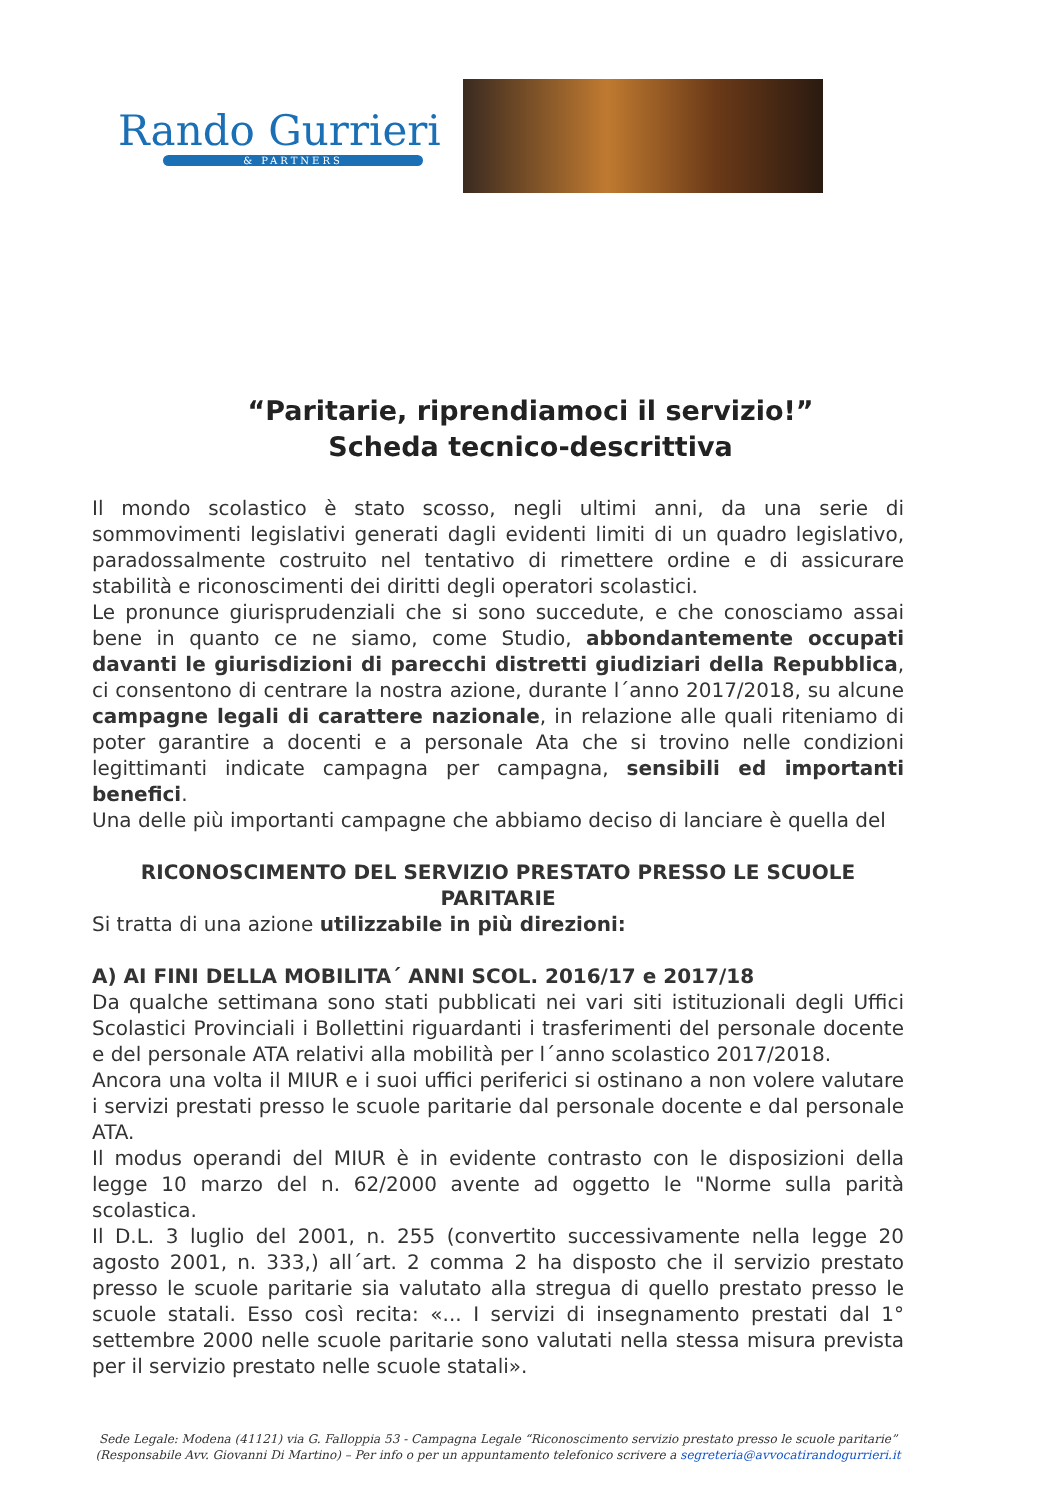Rando Gurrieri
& PARTNERS
“Paritarie, riprendiamoci il servizio!”
Scheda tecnico-descrittiva
Il mondo scolastico è stato scosso, negli ultimi anni, da una serie di sommovimenti legislativi generati dagli evidenti limiti di un quadro legislativo, paradossalmente costruito nel tentativo di rimettere ordine e di assicurare stabilità e riconoscimenti dei diritti degli operatori scolastici.
Le pronunce giurisprudenziali che si sono succedute, e che conosciamo assai bene in quanto ce ne siamo, come Studio, abbondantemente occupati davanti le giurisdizioni di parecchi distretti giudiziari della Repubblica, ci consentono di centrare la nostra azione, durante l´anno 2017/2018, su alcune campagne legali di carattere nazionale, in relazione alle quali riteniamo di poter garantire a docenti e a personale Ata che si trovino nelle condizioni legittimanti indicate campagna per campagna, sensibili ed importanti benefici.
Una delle più importanti campagne che abbiamo deciso di lanciare è quella del
RICONOSCIMENTO DEL SERVIZIO PRESTATO PRESSO LE SCUOLE PARITARIE
Si tratta di una azione utilizzabile in più direzioni:
A) AI FINI DELLA MOBILITA´ ANNI SCOL. 2016/17 e 2017/18
Da qualche settimana sono stati pubblicati nei vari siti istituzionali degli Uffici Scolastici Provinciali i Bollettini riguardanti i trasferimenti del personale docente e del personale ATA relativi alla mobilità per l´anno scolastico 2017/2018.
Ancora una volta il MIUR e i suoi uffici periferici si ostinano a non volere valutare i servizi prestati presso le scuole paritarie dal personale docente e dal personale ATA.
Il modus operandi del MIUR è in evidente contrasto con le disposizioni della legge 10 marzo del n. 62/2000 avente ad oggetto le "Norme sulla parità scolastica.
Il D.L. 3 luglio del 2001, n. 255 (convertito successivamente nella legge 20 agosto 2001, n. 333,) all´art. 2 comma 2 ha disposto che il servizio prestato presso le scuole paritarie sia valutato alla stregua di quello prestato presso le scuole statali. Esso così recita: «... I servizi di insegnamento prestati dal 1° settembre 2000 nelle scuole paritarie sono valutati nella stessa misura prevista per il servizio prestato nelle scuole statali».
Sede Legale: Modena (41121) via G. Falloppia 53 - Campagna Legale “Riconoscimento servizio prestato presso le scuole paritarie”
(Responsabile Avv. Giovanni Di Martino) – Per info o per un appuntamento telefonico scrivere a segreteria@avvocatirandogurrieri.it